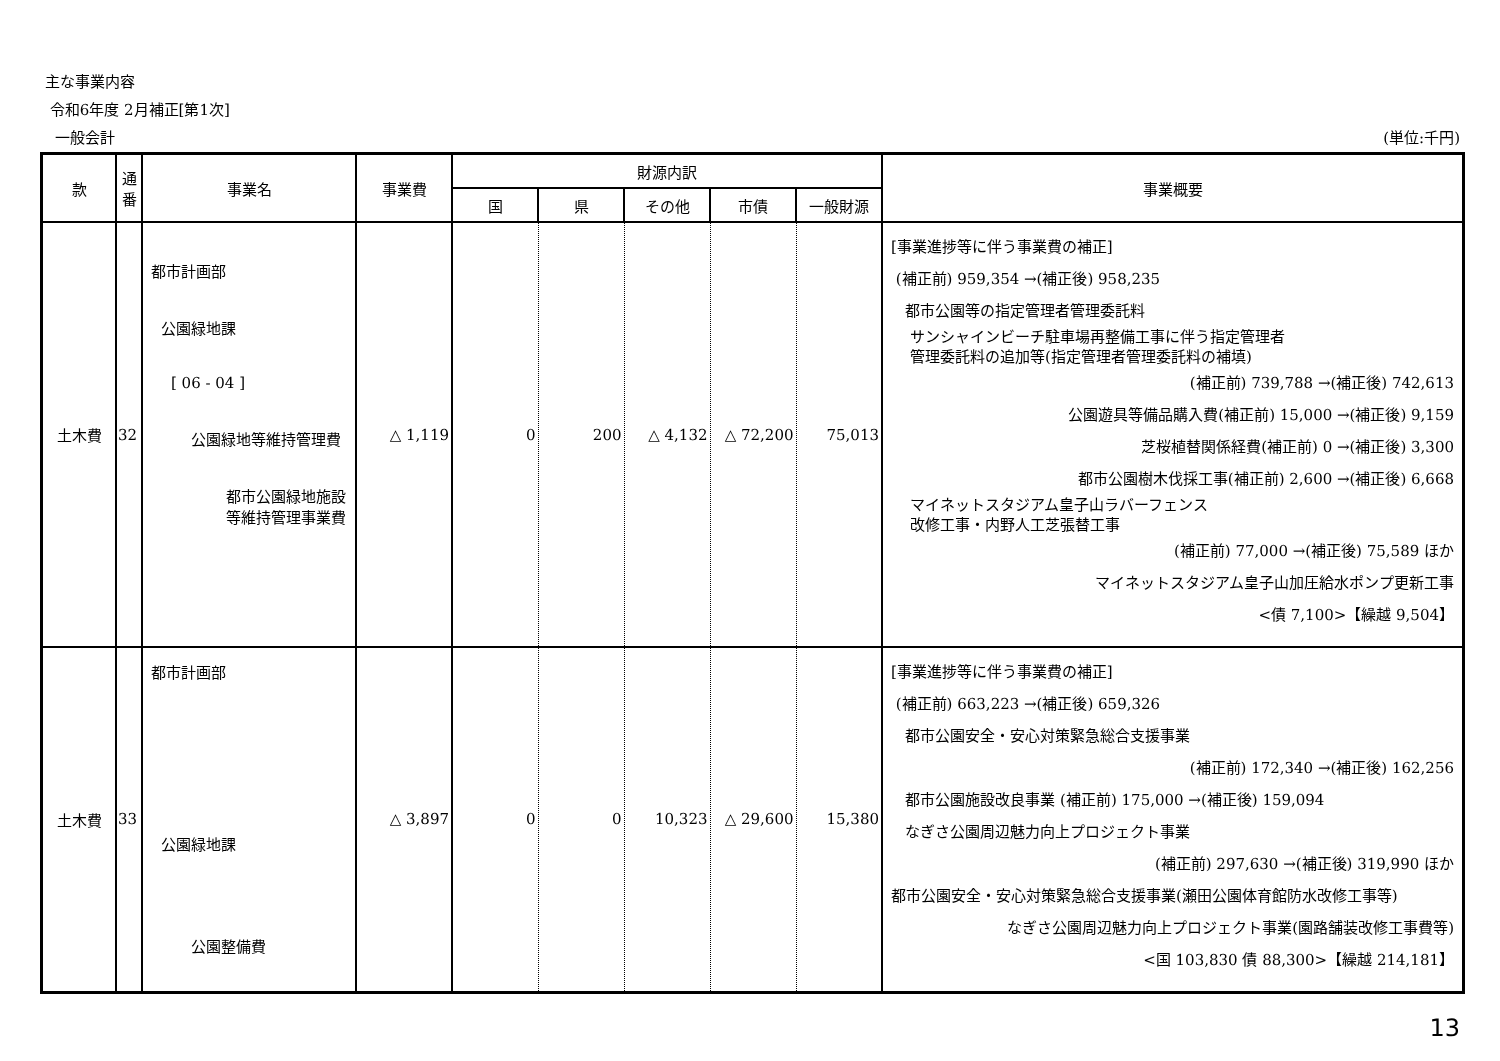主な事業内容
令和6年度 2月補正[第1次]
一般会計 (単位:千円)
| 款 | 通 番 | 事業名 | 事業費 | 財源内訳 | | | | | 事業概要 |
| --- | --- | --- | --- | --- | --- | --- | --- | --- | --- |
| | | | | 国 | 県 | その他 | 市債 | 一般財源 | |
| 土木費 | 32 | 都市計画部 公園緑地課 [ 06 - 04 ] 公園緑地等維持管理費 都市公園緑地施設 等維持管理事業費 | △ 1,119 | 0 | 200 | △ 4,132 | △ 72,200 | 75,013 | [事業進捗等に伴う事業費の補正] (補正前) 959,354 →(補正後) 958,235 都市公園等の指定管理者管理委託料 サンシャインビーチ駐車場再整備工事に伴う指定管理者 管理委託料の追加等(指定管理者管理委託料の補填) (補正前) 739,788 →(補正後) 742,613 公園遊具等備品購入費(補正前) 15,000 →(補正後) 9,159 芝桜植替関係経費(補正前) 0 →(補正後) 3,300 都市公園樹木伐採工事(補正前) 2,600 →(補正後) 6,668 マイネットスタジアム皇子山ラバーフェンス 改修工事・内野人工芝張替工事 (補正前) 77,000 →(補正後) 75,589 ほか マイネットスタジアム皇子山加圧給水ポンプ更新工事 <債 7,100>【繰越 9,504】 |
| 土木費 | 33 | 都市計画部 公園緑地課 公園整備費 | △ 3,897 | 0 | 0 | 10,323 | △ 29,600 | 15,380 | [事業進捗等に伴う事業費の補正] (補正前) 663,223 →(補正後) 659,326 都市公園安全・安心対策緊急総合支援事業 (補正前) 172,340 →(補正後) 162,256 都市公園施設改良事業 (補正前) 175,000 →(補正後) 159,094 なぎさ公園周辺魅力向上プロジェクト事業 (補正前) 297,630 →(補正後) 319,990 ほか 都市公園安全・安心対策緊急総合支援事業(瀬田公園体育館防水改修工事等) なぎさ公園周辺魅力向上プロジェクト事業(園路舗装改修工事費等) <国 103,830 債 88,300>【繰越 214,181】 |
13